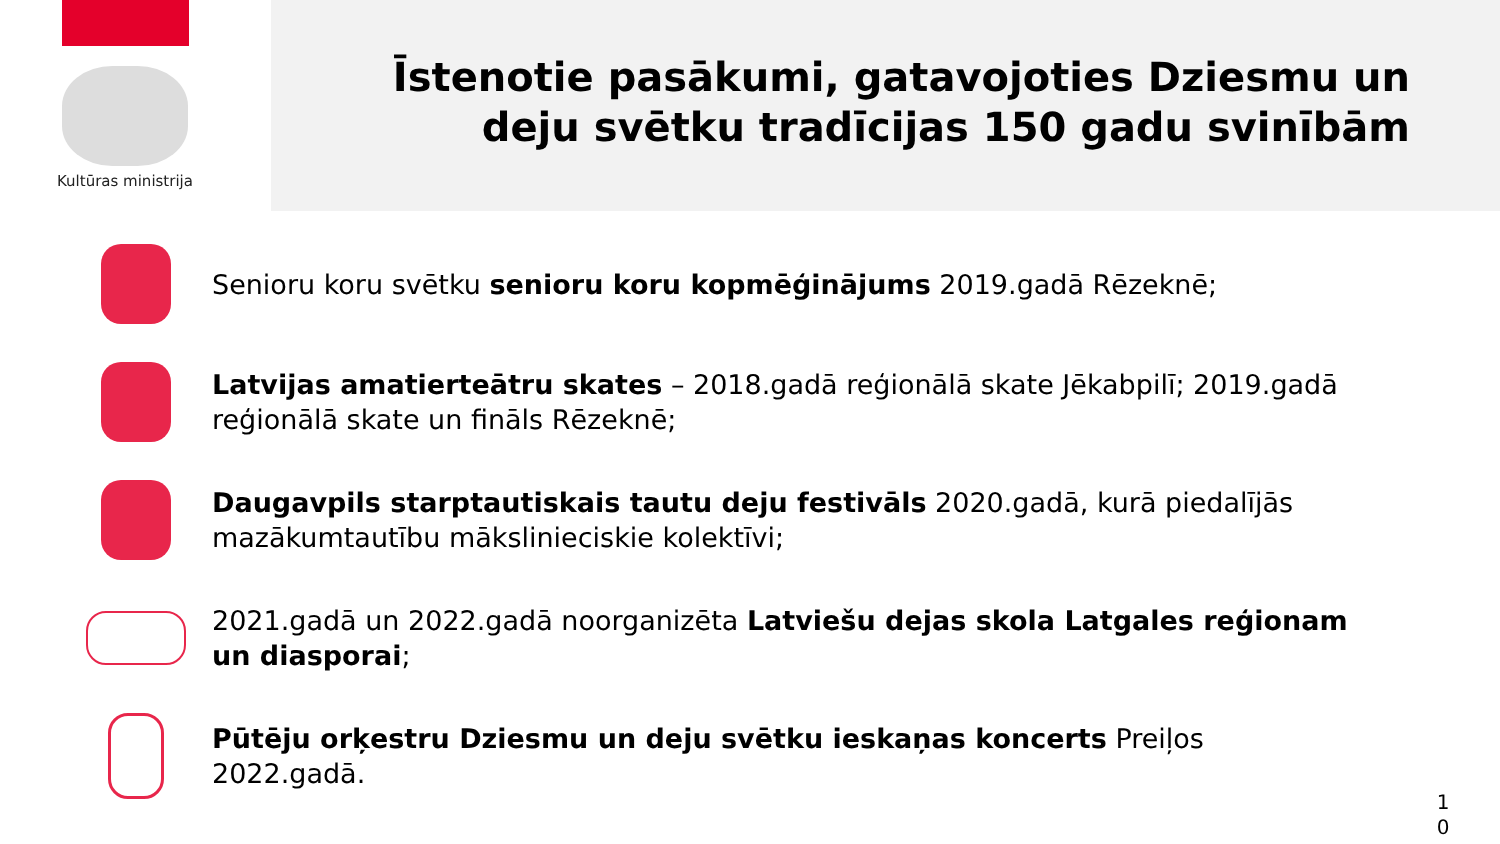Kultūras ministrija
Īstenotie pasākumi, gatavojoties Dziesmu un
deju svētku tradīcijas 150 gadu svinībām
Senioru koru svētku senioru koru kopmēģinājums 2019.gadā Rēzeknē;
Latvijas amatierteātru skates – 2018.gadā reģionālā skate Jēkabpilī; 2019.gadā reģionālā skate un fināls Rēzeknē;
Daugavpils starptautiskais tautu deju festivāls 2020.gadā, kurā piedalījās mazākumtautību mākslinieciskie kolektīvi;
2021.gadā un 2022.gadā noorganizēta Latviešu dejas skola Latgales reģionam un diasporai;
Pūtēju orķestru Dziesmu un deju svētku ieskaņas koncerts Preiļos 2022.gadā.
1 0